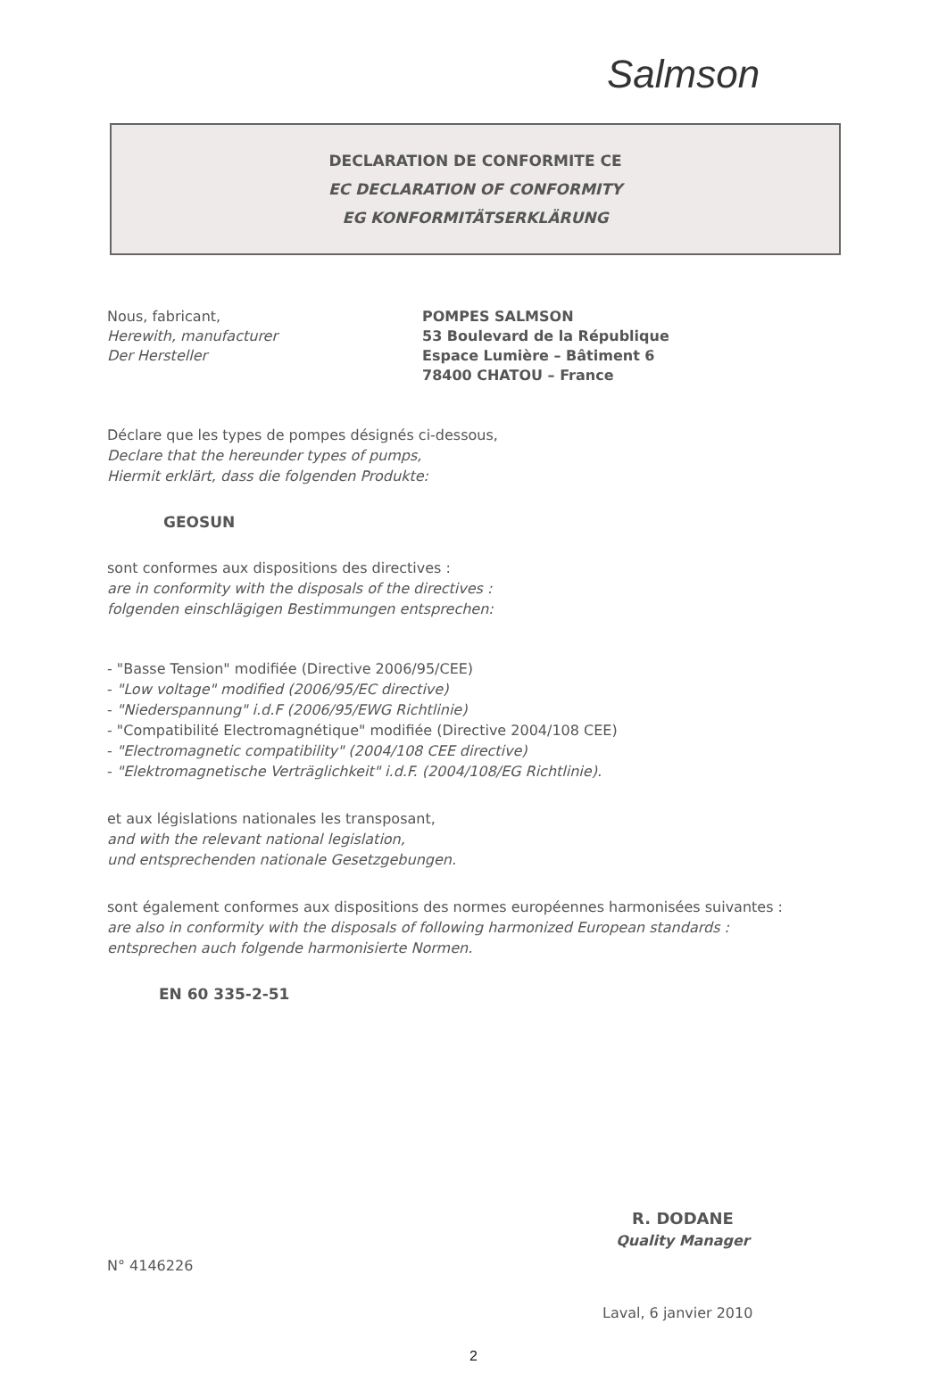Salmson
DECLARATION DE CONFORMITE CE
EC DECLARATION OF CONFORMITY
EG KONFORMITÄTSERKLÄRUNG
Nous, fabricant,
Herewith, manufacturer
Der Hersteller
POMPES SALMSON
53 Boulevard de la République
Espace Lumière – Bâtiment 6
78400 CHATOU – France
Déclare que les types de pompes désignés ci-dessous,
Declare that the hereunder types of pumps,
Hiermit erklärt, dass die folgenden Produkte:
GEOSUN
sont conformes aux dispositions des directives :
are in conformity with the disposals of the directives :
folgenden einschlägigen Bestimmungen entsprechen:
- "Basse Tension" modifiée (Directive 2006/95/CEE)
- "Low voltage" modified (2006/95/EC directive)
- "Niederspannung" i.d.F (2006/95/EWG Richtlinie)
- "Compatibilité Electromagnétique" modifiée (Directive 2004/108 CEE)
- "Electromagnetic compatibility" (2004/108 CEE directive)
- "Elektromagnetische Verträglichkeit" i.d.F. (2004/108/EG Richtlinie).
et aux législations nationales les transposant,
and with the relevant national legislation,
und entsprechenden nationale Gesetzgebungen.
sont également conformes aux dispositions des normes européennes harmonisées suivantes :
are also in conformity with the disposals of following harmonized European standards :
entsprechen auch folgende harmonisierte Normen.
EN 60 335-2-51
R. DODANE
Quality Manager
N° 4146226
Laval, 6 janvier 2010
2